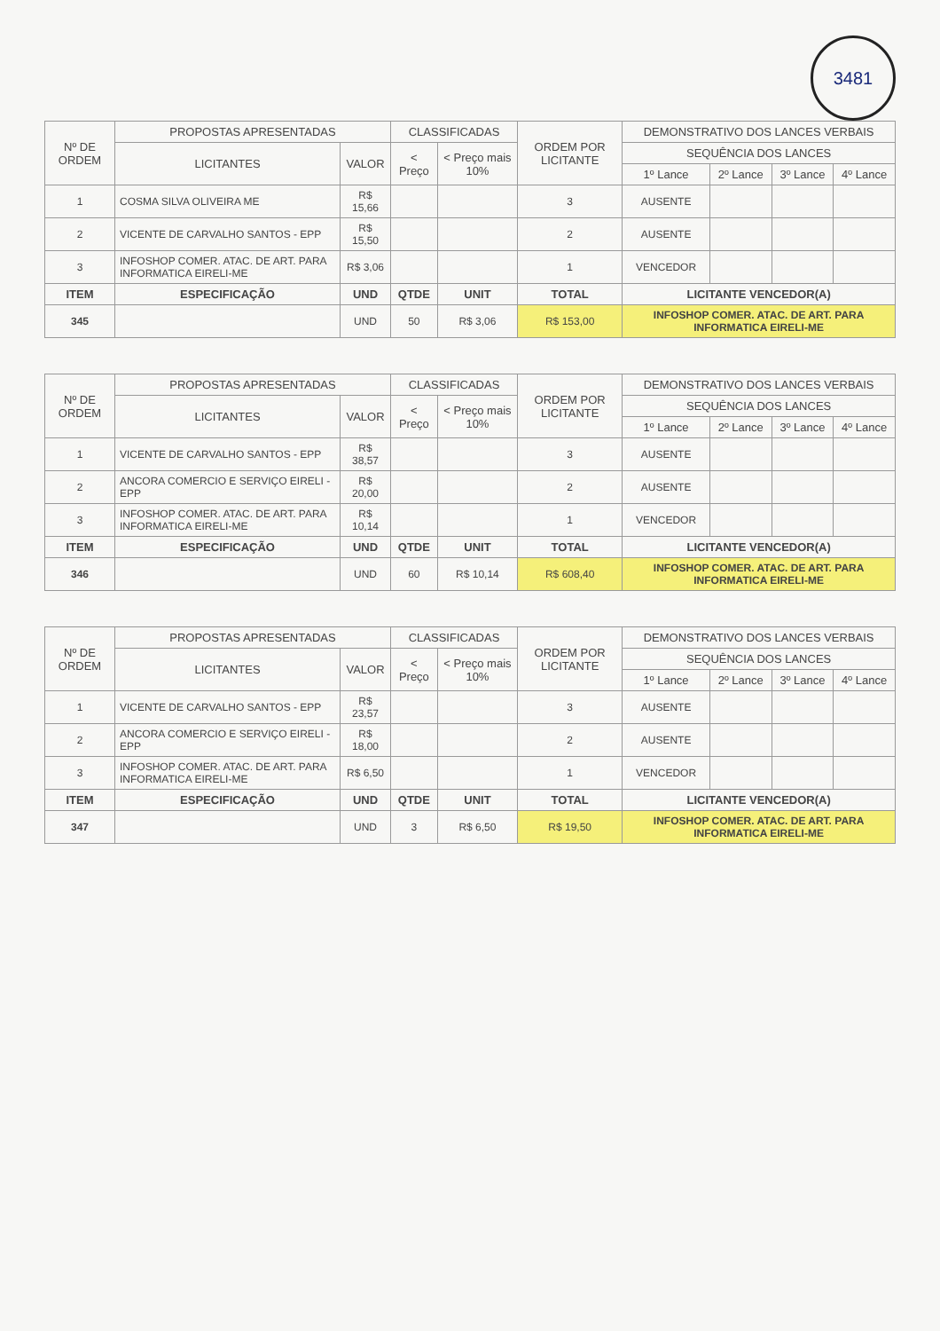3481
| Nº DE ORDEM | PROPOSTAS APRESENTADAS | | CLASSIFICADAS | | ORDEM POR LICITANTE | DEMONSTRATIVO DOS LANCES VERBAIS | | | |
| --- | --- | --- | --- | --- | --- | --- | --- | --- | --- |
| | LICITANTES | VALOR | < Preço | < Preço mais 10% | | SEQUÊNCIA DOS LANCES | | | |
| | | | | | | 1º Lance | 2º Lance | 3º Lance | 4º Lance |
| 1 | COSMA SILVA OLIVEIRA ME | R$ 15,66 | | | 3 | AUSENTE | | | |
| 2 | VICENTE DE CARVALHO SANTOS - EPP | R$ 15,50 | | | 2 | AUSENTE | | | |
| 3 | INFOSHOP COMER. ATAC. DE ART. PARA INFORMATICA EIRELI-ME | R$ 3,06 | | | 1 | VENCEDOR | | | |
| ITEM | ESPECIFICAÇÃO | UND | QTDE | UNIT | TOTAL | LICITANTE VENCEDOR(A) | | | |
| 345 | | UND | 50 | R$ 3,06 | R$ 153,00 | INFOSHOP COMER. ATAC. DE ART. PARA INFORMATICA EIRELI-ME | | | |
| Nº DE ORDEM | PROPOSTAS APRESENTADAS | | CLASSIFICADAS | | ORDEM POR LICITANTE | DEMONSTRATIVO DOS LANCES VERBAIS | | | |
| --- | --- | --- | --- | --- | --- | --- | --- | --- | --- |
| | LICITANTES | VALOR | < Preço | < Preço mais 10% | | SEQUÊNCIA DOS LANCES | | | |
| | | | | | | 1º Lance | 2º Lance | 3º Lance | 4º Lance |
| 1 | VICENTE DE CARVALHO SANTOS - EPP | R$ 38,57 | | | 3 | AUSENTE | | | |
| 2 | ANCORA COMERCIO E SERVIÇO EIRELI - EPP | R$ 20,00 | | | 2 | AUSENTE | | | |
| 3 | INFOSHOP COMER. ATAC. DE ART. PARA INFORMATICA EIRELI-ME | R$ 10,14 | | | 1 | VENCEDOR | | | |
| ITEM | ESPECIFICAÇÃO | UND | QTDE | UNIT | TOTAL | LICITANTE VENCEDOR(A) | | | |
| 346 | | UND | 60 | R$ 10,14 | R$ 608,40 | INFOSHOP COMER. ATAC. DE ART. PARA INFORMATICA EIRELI-ME | | | |
| Nº DE ORDEM | PROPOSTAS APRESENTADAS | | CLASSIFICADAS | | ORDEM POR LICITANTE | DEMONSTRATIVO DOS LANCES VERBAIS | | | |
| --- | --- | --- | --- | --- | --- | --- | --- | --- | --- |
| | LICITANTES | VALOR | < Preço | < Preço mais 10% | | SEQUÊNCIA DOS LANCES | | | |
| | | | | | | 1º Lance | 2º Lance | 3º Lance | 4º Lance |
| 1 | VICENTE DE CARVALHO SANTOS - EPP | R$ 23,57 | | | 3 | AUSENTE | | | |
| 2 | ANCORA COMERCIO E SERVIÇO EIRELI - EPP | R$ 18,00 | | | 2 | AUSENTE | | | |
| 3 | INFOSHOP COMER. ATAC. DE ART. PARA INFORMATICA EIRELI-ME | R$ 6,50 | | | 1 | VENCEDOR | | | |
| ITEM | ESPECIFICAÇÃO | UND | QTDE | UNIT | TOTAL | LICITANTE VENCEDOR(A) | | | |
| 347 | | UND | 3 | R$ 6,50 | R$ 19,50 | INFOSHOP COMER. ATAC. DE ART. PARA INFORMATICA EIRELI-ME | | | |